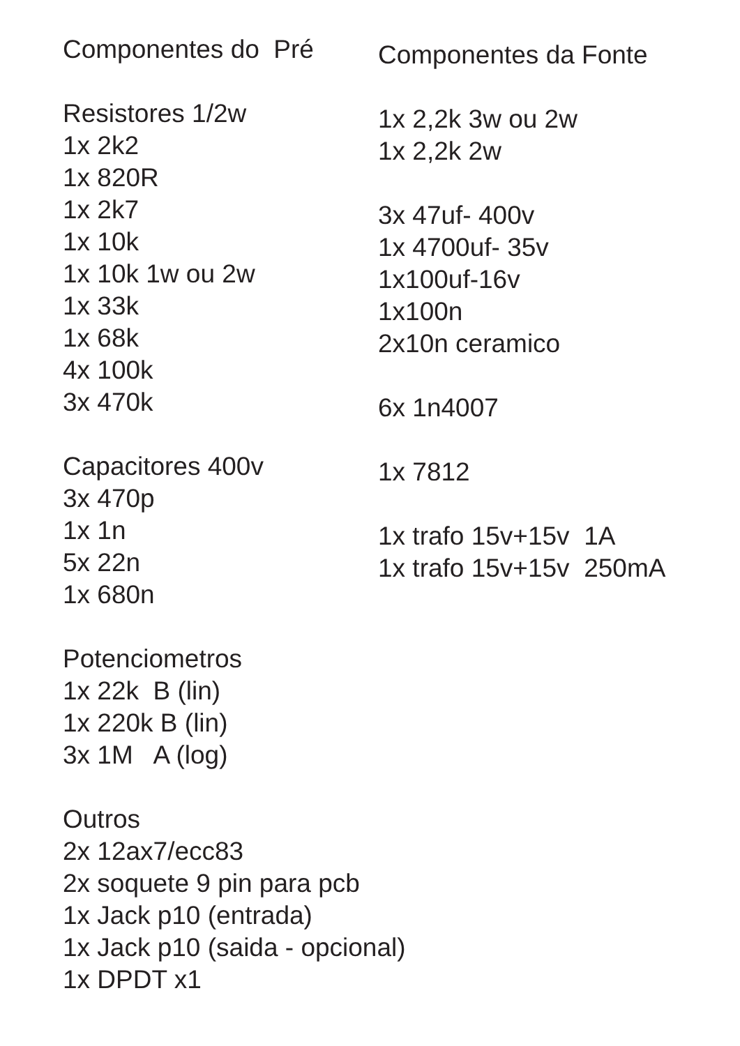Componentes do Pré Resistores 1/2w 1x 2k2 1x 820R 1x 2k7 1x 10k 1x 10k 1w ou 2w 1x 33k 1x 68k 4x 100k 3x 470k Capacitores 400v 3x 470p 1x 1n 5x 22n 1x 680n Potenciometros 1x 22k B (lin) 1x 220k B (lin) 3x 1M A (log) Outros 2x 12ax7/ecc83 2x soquete 9 pin para pcb 1x Jack p10 (entrada) 1x Jack p10 (saida - opcional) 1x DPDT x1
Componentes da Fonte 1x 2,2k 3w ou 2w 1x 2,2k 2w 3x 47uf- 400v 1x 4700uf- 35v 1x100uf-16v 1x100n 2x10n ceramico 6x 1n4007 1x 7812 1x trafo 15v+15v 1A 1x trafo 15v+15v 250mA